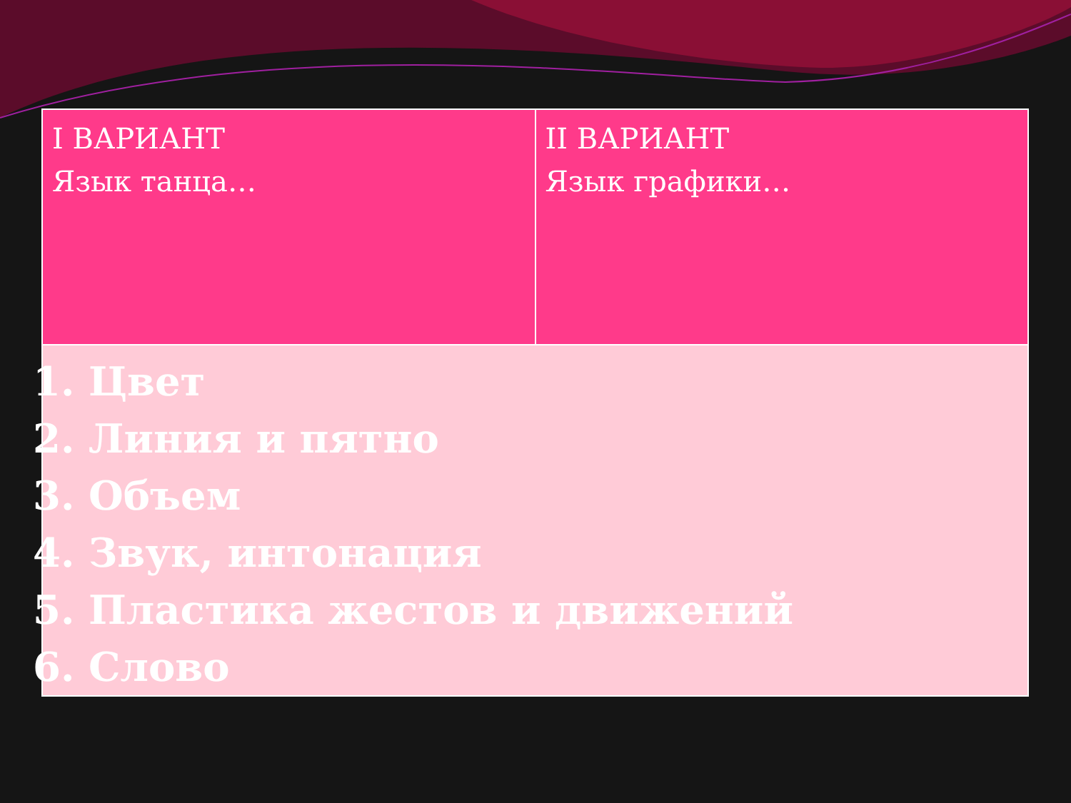| I ВАРИАНТ Язык танца… | II ВАРИАНТ Язык графики… |
| 1. Цвет 2. Линия и пятно 3. Объем 4. Звук, интонация 5. Пластика жестов и движений 6. Слово | |